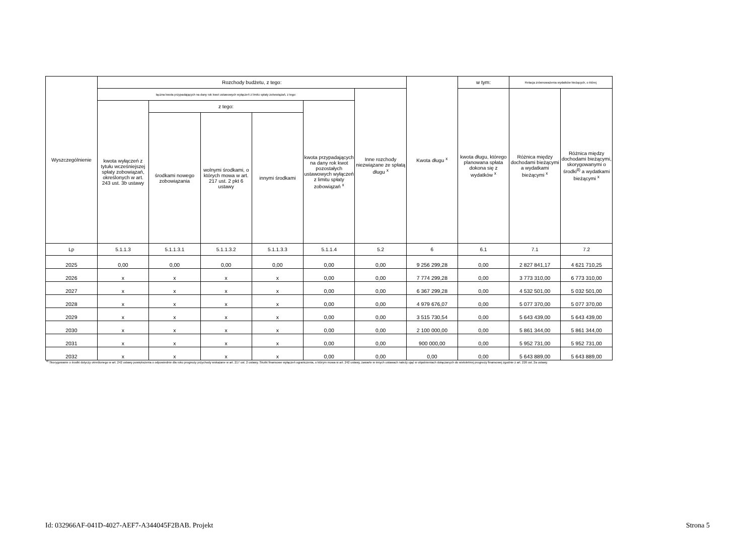| Wyszczególnienie | Rozchody budżetu, z tego: | | | | | | Kwota długu <sup>x</sup> | w tym: | Relacja zrównoważenia wydatków bieżących, o której | |
| --- | --- | --- | --- | --- | --- | --- | --- | --- | --- | --- |
| | łączna kwota przypadających na dany rok kwot ustawowych wyłączeń z limitu spłaty zobowiązań, z tego: | | | | | Inne rozchody niezwiązane ze spłatą długu <sup>x</sup> | | kwota długu, którego planowana spłata dokona się z wydatków <sup>x</sup> | Różnica między dochodami bieżącymi a wydatkami bieżącymi <sup>x</sup> | Różnica między dochodami bieżącymi, skorygowanymi o środki<sup>8)</sup> a wydatkami bieżącymi <sup>x</sup> |
| | kwota wyłączeń z tytułu wcześniejszej spłaty zobowiązań, określonych w art. 243 ust. 3b ustawy | z tego: | | | kwota przypadających na dany rok kwot pozostałych ustawowych wyłączeń z limitu spłaty zobowiązań <sup>x</sup> | | | | | |
| | | środkami nowego zobowiązania | wolnymi środkami, o których mowa w art. 217 ust. 2 pkt 6 ustawy | innymi środkami | | | | | | |
| Lp | 5.1.1.3 | 5.1.1.3.1 | 5.1.1.3.2 | 5.1.1.3.3 | 5.1.1.4 | 5.2 | 6 | 6.1 | 7.1 | 7.2 |
| 2025 | 0,00 | 0,00 | 0,00 | 0,00 | 0,00 | 0,00 | 9 256 299,28 | 0,00 | 2 827 841,17 | 4 621 710,25 |
| 2026 | x | x | x | x | 0,00 | 0,00 | 7 774 299,28 | 0,00 | 3 773 310,00 | 6 773 310,00 |
| 2027 | x | x | x | x | 0,00 | 0,00 | 6 367 299,28 | 0,00 | 4 532 501,00 | 5 032 501,00 |
| 2028 | x | x | x | x | 0,00 | 0,00 | 4 979 676,07 | 0,00 | 5 077 370,00 | 5 077 370,00 |
| 2029 | x | x | x | x | 0,00 | 0,00 | 3 515 730,54 | 0,00 | 5 643 439,00 | 5 643 439,00 |
| 2030 | x | x | x | x | 0,00 | 0,00 | 2 100 000,00 | 0,00 | 5 861 344,00 | 5 861 344,00 |
| 2031 | x | x | x | x | 0,00 | 0,00 | 900 000,00 | 0,00 | 5 952 731,00 | 5 952 731,00 |
| 2032 | x | x | x | x | 0,00 | 0,00 | 0,00 | 0,00 | 5 643 889,00 | 5 643 889,00 |
<sup>8)</sup> Skorygowanie o środki dotyczy określonego w art. 242 ustawy powiększenia o odpowiednie dla roku prognozy przychody wskazane w art. 217 ust. 2 ustawy. Skutki finansowe wyłączeń ograniczenia, o którym mowa w art. 242 ustawy, zawarte w innych ustawach należy ująć w objaśnieniach dołączanych do wieloletniej prognozy finansowej zgodnie z art. 226 ust. 2a ustawy.
Id: 032966AF-041D-4027-AEF7-A344045F2BAB. Projekt Strona 5